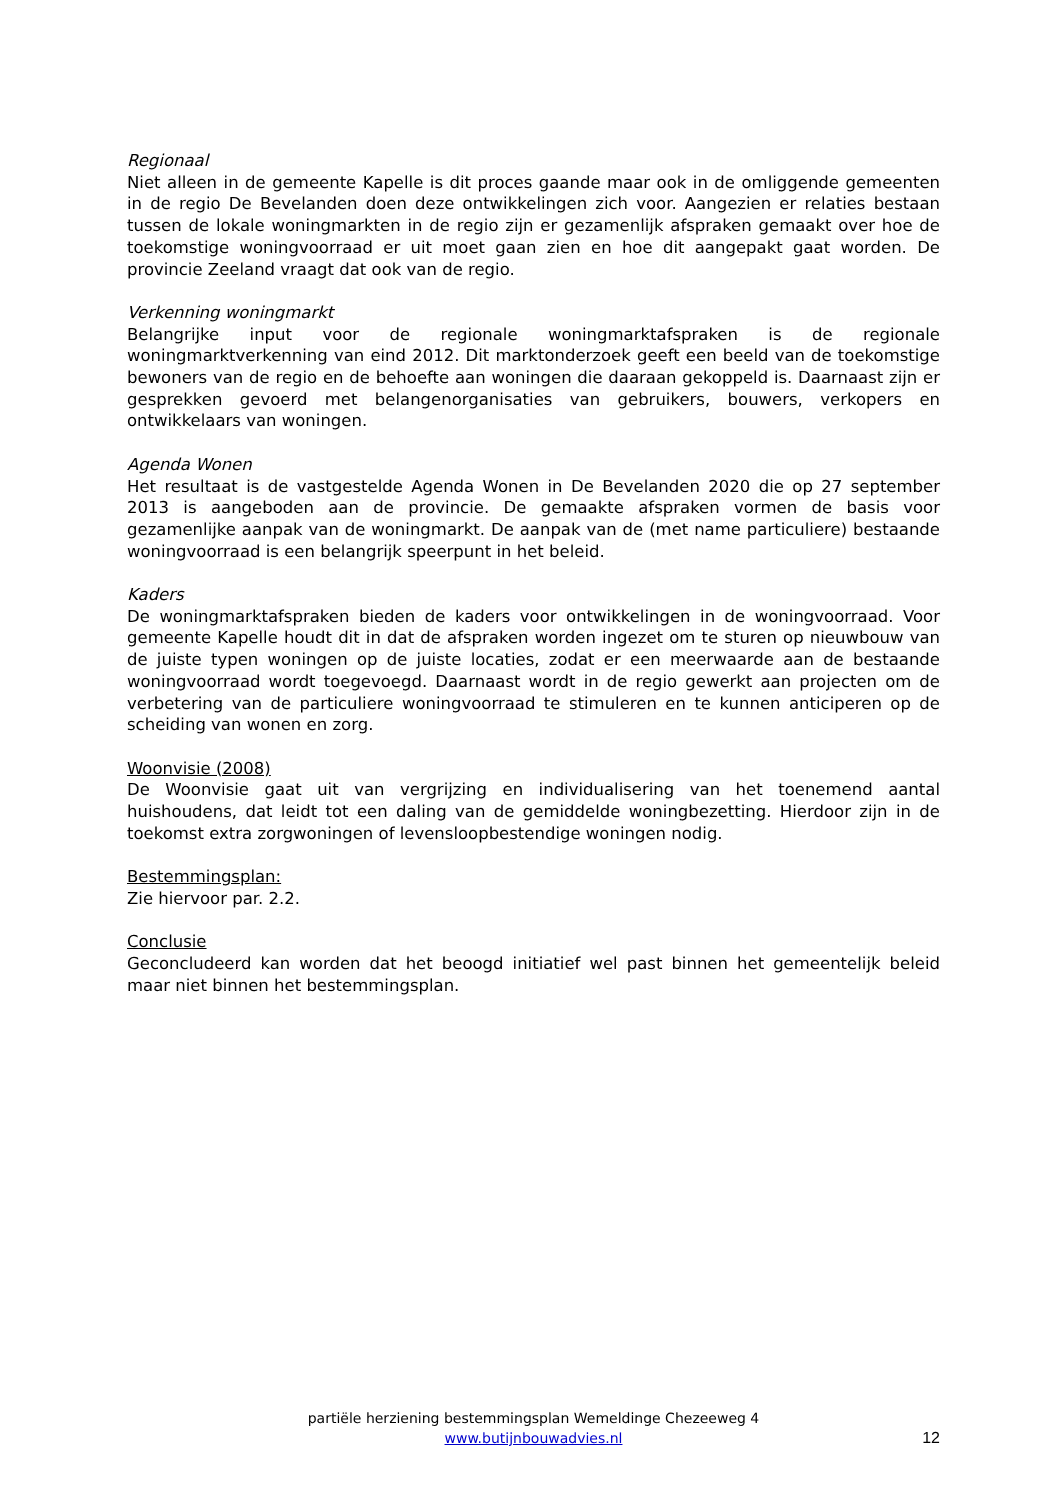Regionaal
Niet alleen in de gemeente Kapelle is dit proces gaande maar ook in de omliggende gemeenten in de regio De Bevelanden doen deze ontwikkelingen zich voor. Aangezien er relaties bestaan tussen de lokale woningmarkten in de regio zijn er gezamenlijk afspraken gemaakt over hoe de toekomstige woningvoorraad er uit moet gaan zien en hoe dit aangepakt gaat worden. De provincie Zeeland vraagt dat ook van de regio.
Verkenning woningmarkt
Belangrijke input voor de regionale woningmarktafspraken is de regionale woningmarktverkenning van eind 2012. Dit marktonderzoek geeft een beeld van de toekomstige bewoners van de regio en de behoefte aan woningen die daaraan gekoppeld is. Daarnaast zijn er gesprekken gevoerd met belangenorganisaties van gebruikers, bouwers, verkopers en ontwikkelaars van woningen.
Agenda Wonen
Het resultaat is de vastgestelde Agenda Wonen in De Bevelanden 2020 die op 27 september 2013 is aangeboden aan de provincie. De gemaakte afspraken vormen de basis voor gezamenlijke aanpak van de woningmarkt. De aanpak van de (met name particuliere) bestaande woningvoorraad is een belangrijk speerpunt in het beleid.
Kaders
De woningmarktafspraken bieden de kaders voor ontwikkelingen in de woningvoorraad. Voor gemeente Kapelle houdt dit in dat de afspraken worden ingezet om te sturen op nieuwbouw van de juiste typen woningen op de juiste locaties, zodat er een meerwaarde aan de bestaande woningvoorraad wordt toegevoegd. Daarnaast wordt in de regio gewerkt aan projecten om de verbetering van de particuliere woningvoorraad te stimuleren en te kunnen anticiperen op de scheiding van wonen en zorg.
Woonvisie (2008)
De Woonvisie gaat uit van vergrijzing en individualisering van het toenemend aantal huishoudens, dat leidt tot een daling van de gemiddelde woningbezetting. Hierdoor zijn in de toekomst extra zorgwoningen of levensloopbestendige woningen nodig.
Bestemmingsplan:
Zie hiervoor par. 2.2.
Conclusie
Geconcludeerd kan worden dat het beoogd initiatief wel past binnen het gemeentelijk beleid maar niet binnen het bestemmingsplan.
partiële herziening bestemmingsplan Wemeldinge Chezeeweg 4
www.butijnbouwadvies.nl
12